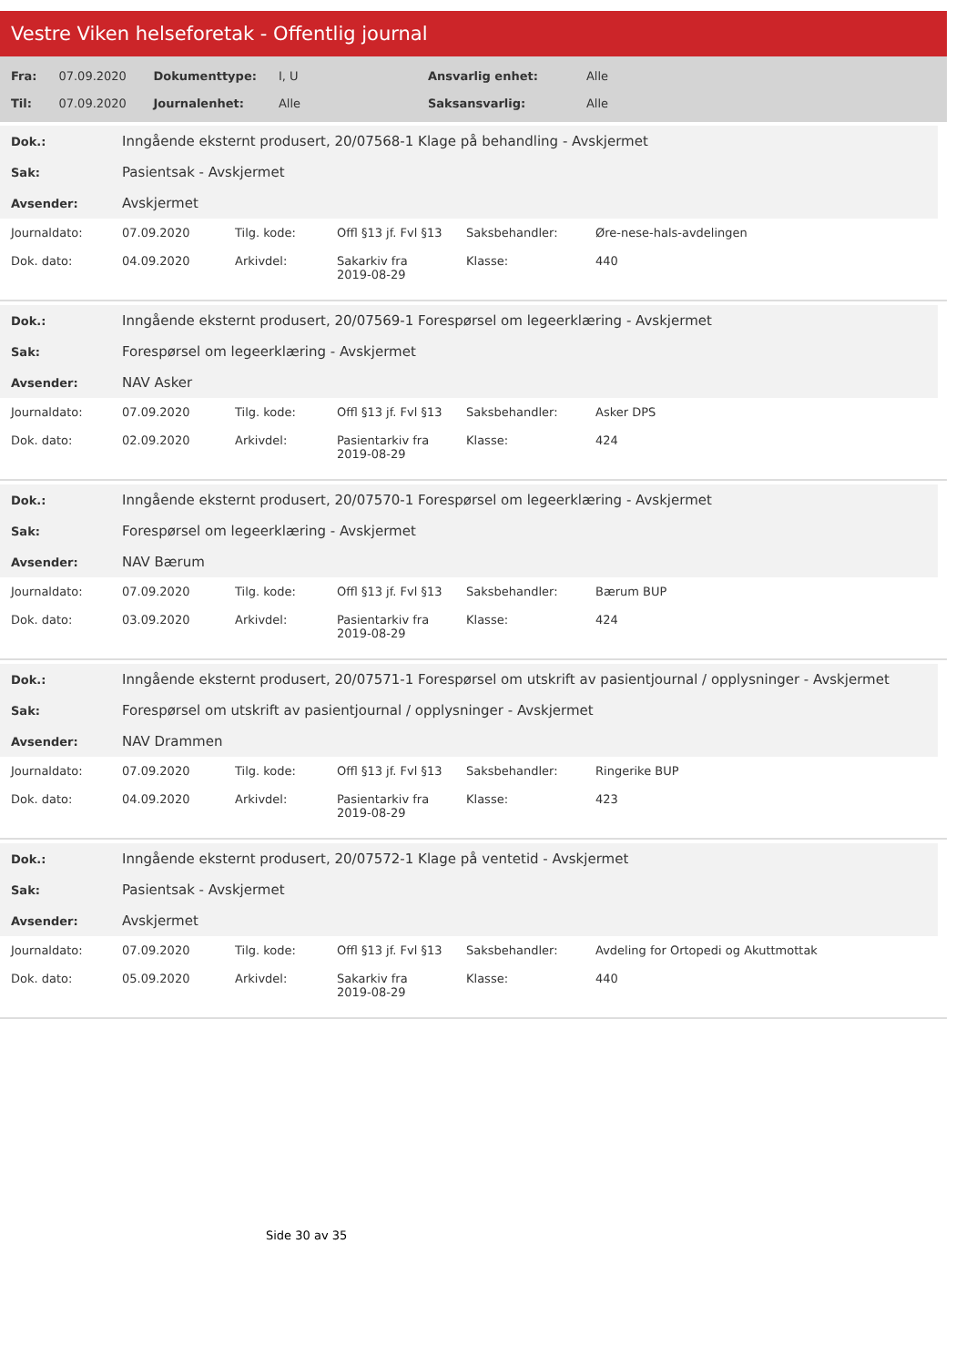Vestre Viken helseforetak - Offentlig journal
| Fra: | 07.09.2020 | Dokumenttype: | I, U | Ansvarlig enhet: | Alle |
| Til: | 07.09.2020 | Journalenhet: | Alle | Saksansvarlig: | Alle |
| Dok.: | Inngående eksternt produsert, 20/07568-1 Klage på behandling - Avskjermet |
| Sak: | Pasientsak - Avskjermet |
| Avsender: | Avskjermet |
| Journaldato: | 07.09.2020 | Tilg. kode: | Offl §13 jf. Fvl §13 | Saksbehandler: | Øre-nese-hals-avdelingen |
| Dok. dato: | 04.09.2020 | Arkivdel: | Sakarkiv fra 2019-08-29 | Klasse: | 440 |
| Dok.: | Inngående eksternt produsert, 20/07569-1 Forespørsel om legeerklæring - Avskjermet |
| Sak: | Forespørsel om legeerklæring - Avskjermet |
| Avsender: | NAV Asker |
| Journaldato: | 07.09.2020 | Tilg. kode: | Offl §13 jf. Fvl §13 | Saksbehandler: | Asker DPS |
| Dok. dato: | 02.09.2020 | Arkivdel: | Pasientarkiv fra 2019-08-29 | Klasse: | 424 |
| Dok.: | Inngående eksternt produsert, 20/07570-1 Forespørsel om legeerklæring - Avskjermet |
| Sak: | Forespørsel om legeerklæring - Avskjermet |
| Avsender: | NAV Bærum |
| Journaldato: | 07.09.2020 | Tilg. kode: | Offl §13 jf. Fvl §13 | Saksbehandler: | Bærum BUP |
| Dok. dato: | 03.09.2020 | Arkivdel: | Pasientarkiv fra 2019-08-29 | Klasse: | 424 |
| Dok.: | Inngående eksternt produsert, 20/07571-1 Forespørsel om utskrift av pasientjournal / opplysninger - Avskjermet |
| Sak: | Forespørsel om utskrift av pasientjournal / opplysninger - Avskjermet |
| Avsender: | NAV Drammen |
| Journaldato: | 07.09.2020 | Tilg. kode: | Offl §13 jf. Fvl §13 | Saksbehandler: | Ringerike BUP |
| Dok. dato: | 04.09.2020 | Arkivdel: | Pasientarkiv fra 2019-08-29 | Klasse: | 423 |
| Dok.: | Inngående eksternt produsert, 20/07572-1 Klage på ventetid - Avskjermet |
| Sak: | Pasientsak - Avskjermet |
| Avsender: | Avskjermet |
| Journaldato: | 07.09.2020 | Tilg. kode: | Offl §13 jf. Fvl §13 | Saksbehandler: | Avdeling for Ortopedi og Akuttmottak |
| Dok. dato: | 05.09.2020 | Arkivdel: | Sakarkiv fra 2019-08-29 | Klasse: | 440 |
Side 30 av 35